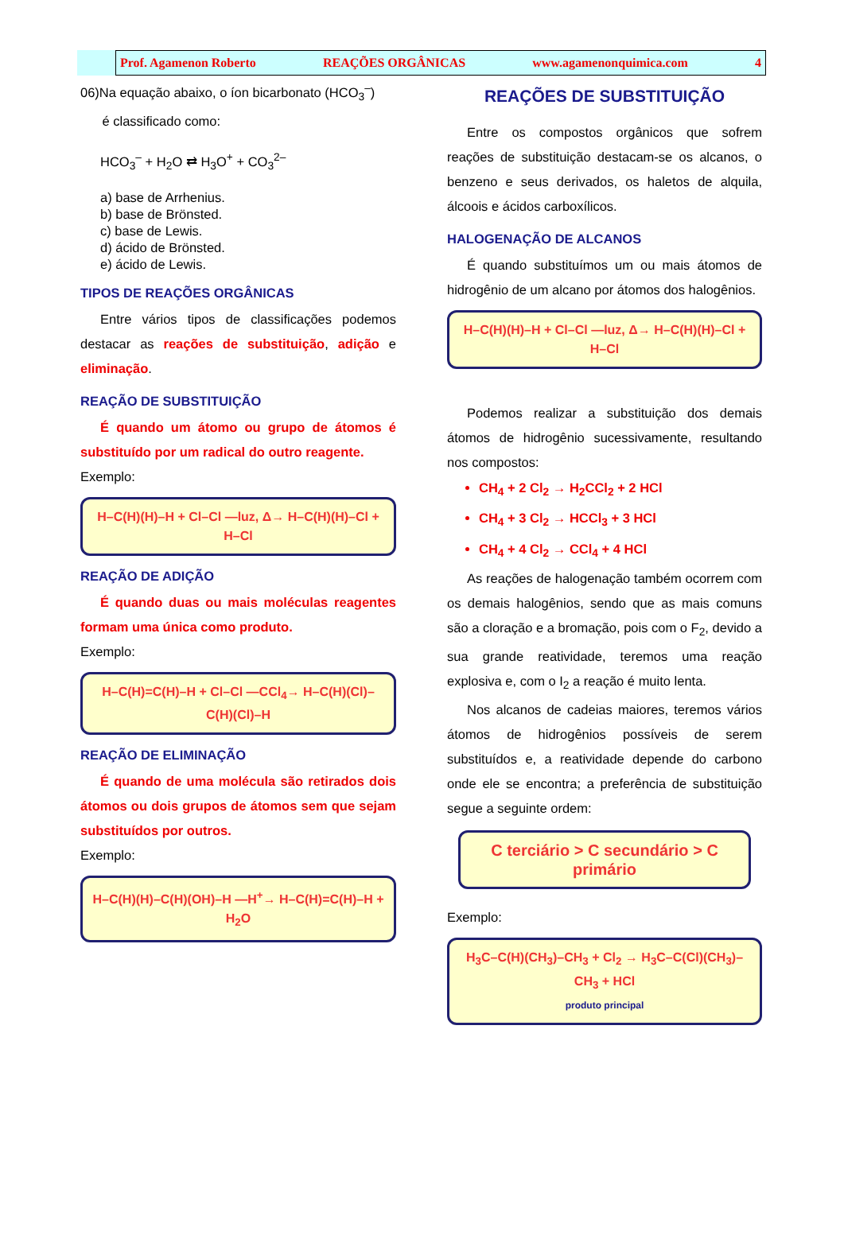Prof. Agamenon Roberto REAÇÕES ORGÂNICAS www.agamenonquimica.com 4
06)Na equação abaixo, o íon bicarbonato (HCO<sub>3</sub><sup>–</sup>)
é classificado como:
HCO<sub>3</sub><sup>–</sup> + H<sub>2</sub>O ⇄ H<sub>3</sub>O<sup>+</sup> + CO<sub>3</sub><sup>2–</sup>
a) base de Arrhenius.
b) base de Brönsted.
c) base de Lewis.
d) ácido de Brönsted.
e) ácido de Lewis.
TIPOS DE REAÇÕES ORGÂNICAS
Entre vários tipos de classificações podemos destacar as reações de substituição, adição e eliminação.
REAÇÃO DE SUBSTITUIÇÃO
É quando um átomo ou grupo de átomos é substituído por um radical do outro reagente.
Exemplo:
H–C(H)(H)–H + Cl–Cl —luz, Δ→ H–C(H)(H)–Cl + H–Cl
REAÇÃO DE ADIÇÃO
É quando duas ou mais moléculas reagentes formam uma única como produto.
Exemplo:
H–C(H)=C(H)–H + Cl–Cl —CCl<sub>4</sub>→ H–C(H)(Cl)–C(H)(Cl)–H
REAÇÃO DE ELIMINAÇÃO
É quando de uma molécula são retirados dois átomos ou dois grupos de átomos sem que sejam substituídos por outros.
Exemplo:
H–C(H)(H)–C(H)(OH)–H —H<sup>+</sup>→ H–C(H)=C(H)–H + H<sub>2</sub>O
REAÇÕES DE SUBSTITUIÇÃO
Entre os compostos orgânicos que sofrem reações de substituição destacam-se os alcanos, o benzeno e seus derivados, os haletos de alquila, álcoois e ácidos carboxílicos.
HALOGENAÇÃO DE ALCANOS
É quando substituímos um ou mais átomos de hidrogênio de um alcano por átomos dos halogênios.
H–C(H)(H)–H + Cl–Cl —luz, Δ→ H–C(H)(H)–Cl + H–Cl
Podemos realizar a substituição dos demais átomos de hidrogênio sucessivamente, resultando nos compostos:
CH<sub>4</sub> + 2 Cl<sub>2</sub> → H<sub>2</sub>CCl<sub>2</sub> + 2 HCl
CH<sub>4</sub> + 3 Cl<sub>2</sub> → HCCl<sub>3</sub> + 3 HCl
CH<sub>4</sub> + 4 Cl<sub>2</sub> → CCl<sub>4</sub> + 4 HCl
As reações de halogenação também ocorrem com os demais halogênios, sendo que as mais comuns são a cloração e a bromação, pois com o F<sub>2</sub>, devido a sua grande reatividade, teremos uma reação explosiva e, com o I<sub>2</sub> a reação é muito lenta.
Nos alcanos de cadeias maiores, teremos vários átomos de hidrogênios possíveis de serem substituídos e, a reatividade depende do carbono onde ele se encontra; a preferência de substituição segue a seguinte ordem:
C terciário > C secundário > C primário
Exemplo:
H<sub>3</sub>C–C(H)(CH<sub>3</sub>)–CH<sub>3</sub> + Cl<sub>2</sub> → H<sub>3</sub>C–C(Cl)(CH<sub>3</sub>)–CH<sub>3</sub> + HCl
produto principal